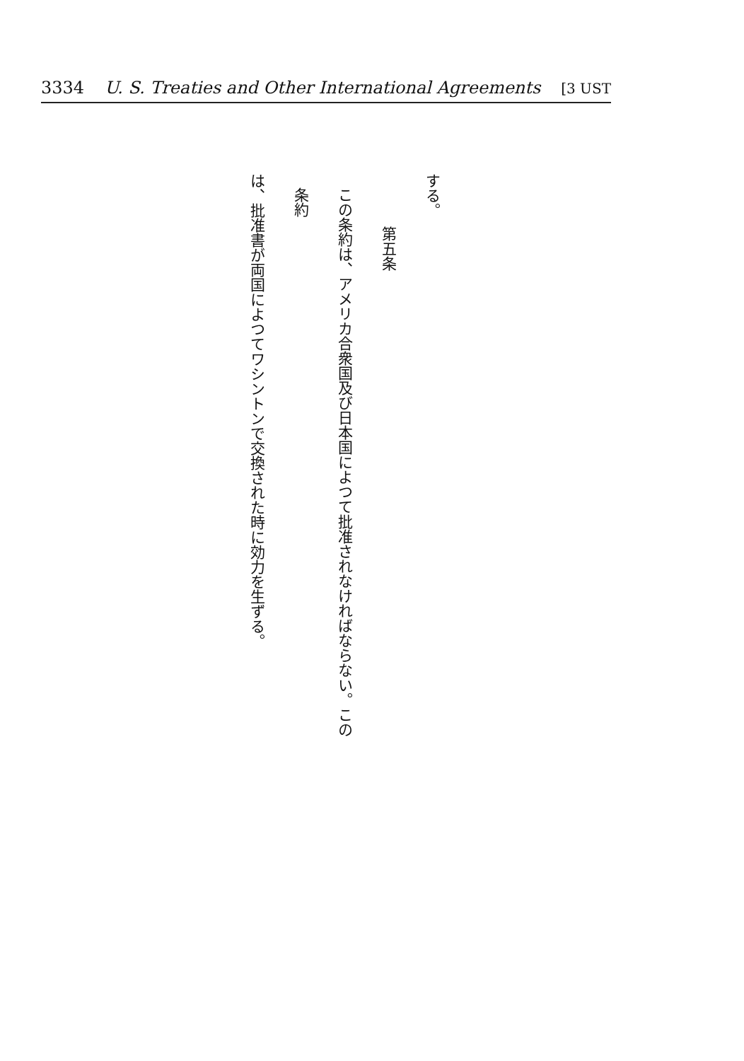3334 U. S. Treaties and Other International Agreements [3 UST
する。
第五条
この条約は、アメリカ合衆国及び日本国によつて批准されなければならない。この条約
は、批准書が両国によつてワシントンで交換された時に効力を生ずる。